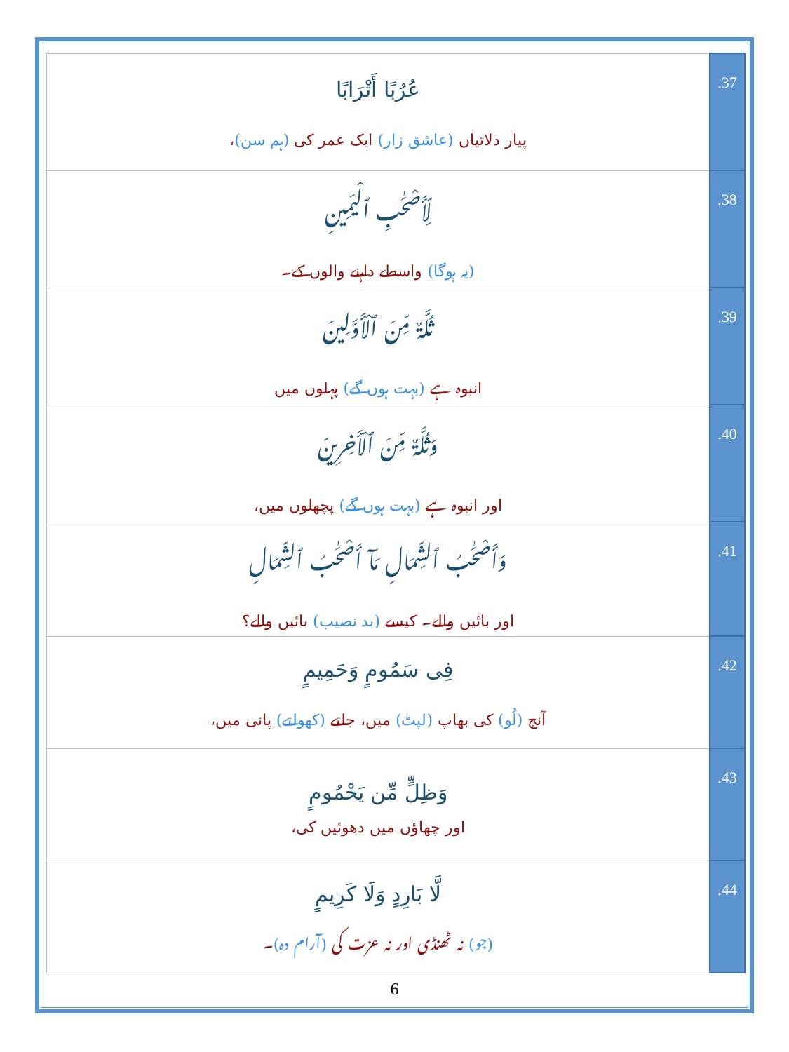| عُرُبًا أَتْرَابًا پیار دلاتیاں (عاشق زار) ایک عمر کی (ہم سن) ، | .37 |
| لِّأَصْحَـٰبِ ٱلْيَمِينِ (یہ ہوگا) واسطے داہنے والوں کے۔ | .38 |
| ثُلَّةٌ مِّنَ ٱلْأَوَّلِينَ انبوہ ہے (بہت ہوں گے) پہلوں میں | .39 |
| وَثُلَّةٌ مِّنَ ٱلْأَخِرِينَ اور انبوہ ہے (بہت ہوں گے) پچھلوں میں، | .40 |
| وَأَصْحَـٰبُ ٱلشِّمَالِ مَآ أَصْحَـٰبُ ٱلشِّمَالِ اور بائیں والے۔ کیسے (بد نصیب) بائیں والے؟ | .41 |
| فِى سَمُومٍ وَحَمِيمٍ آنچ (لُو) کی بھاپ (لپٹ) میں، جلتے (کھولتے) پانی میں، | .42 |
| وَظِلٍّ مِّن يَحْمُومٍ اور چھاؤں میں دھوئیں کی، | .43 |
| لَّا بَارِدٍ وَلَا كَرِيمٍ (جو) نہ ٹھنڈی اور نہ عزت کی (آرام دہ) ۔ | .44 |
6